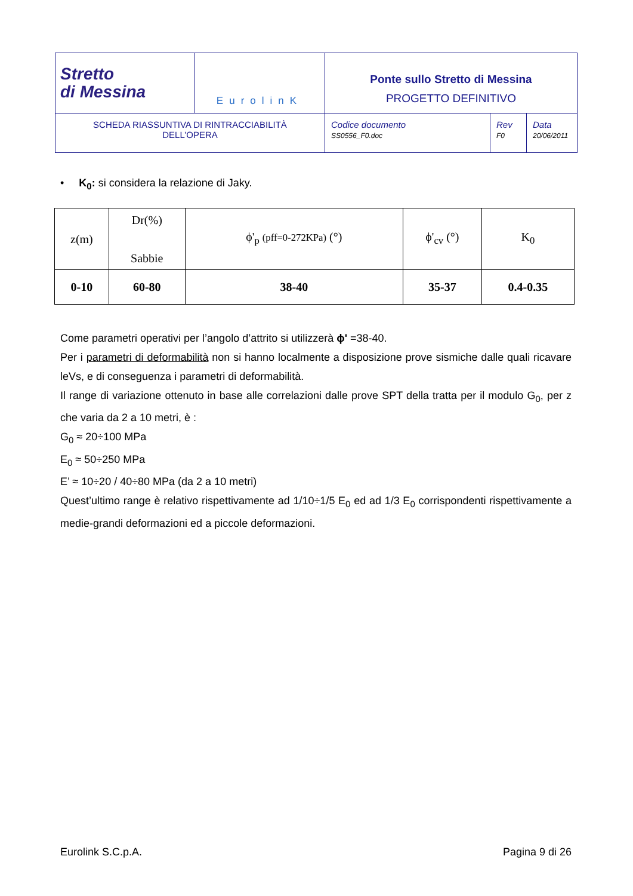| Stretto di Messina | EurolinK | Ponte sullo Stretto di Messina PROGETTO DEFINITIVO | | |
| SCHEDA RIASSUNTIVA DI RINTRACCIABILITÀ DELL’OPERA | | Codice documento SS0556_F0.doc | Rev F0 | Data 20/06/2011 |
• K<sub>0</sub>: si considera la relazione di Jaky.
| z(m) | Dr(%) Sabbie | ϕ'<sub>p</sub> (pff=0-272KPa) (°) | ϕ'<sub>cv</sub> (°) | K<sub>0</sub> |
| 0-10 | 60-80 | 38-40 | 35-37 | 0.4-0.35 |
Come parametri operativi per l’angolo d’attrito si utilizzerà ϕ' =38-40.
Per i parametri di deformabilità non si hanno localmente a disposizione prove sismiche dalle quali ricavare leVs, e di conseguenza i parametri di deformabilità.
Il range di variazione ottenuto in base alle correlazioni dalle prove SPT della tratta per il modulo G<sub>0</sub>, per z che varia da 2 a 10 metri, è :
G<sub>0</sub> ≈ 20÷100 MPa
E<sub>0</sub> ≈ 50÷250 MPa
E’ ≈ 10÷20 / 40÷80 MPa (da 2 a 10 metri)
Quest’ultimo range è relativo rispettivamente ad 1/10÷1/5 E<sub>0</sub> ed ad 1/3 E<sub>0</sub> corrispondenti rispettivamente a medie-grandi deformazioni ed a piccole deformazioni.
Eurolink S.C.p.A. Pagina 9 di 26